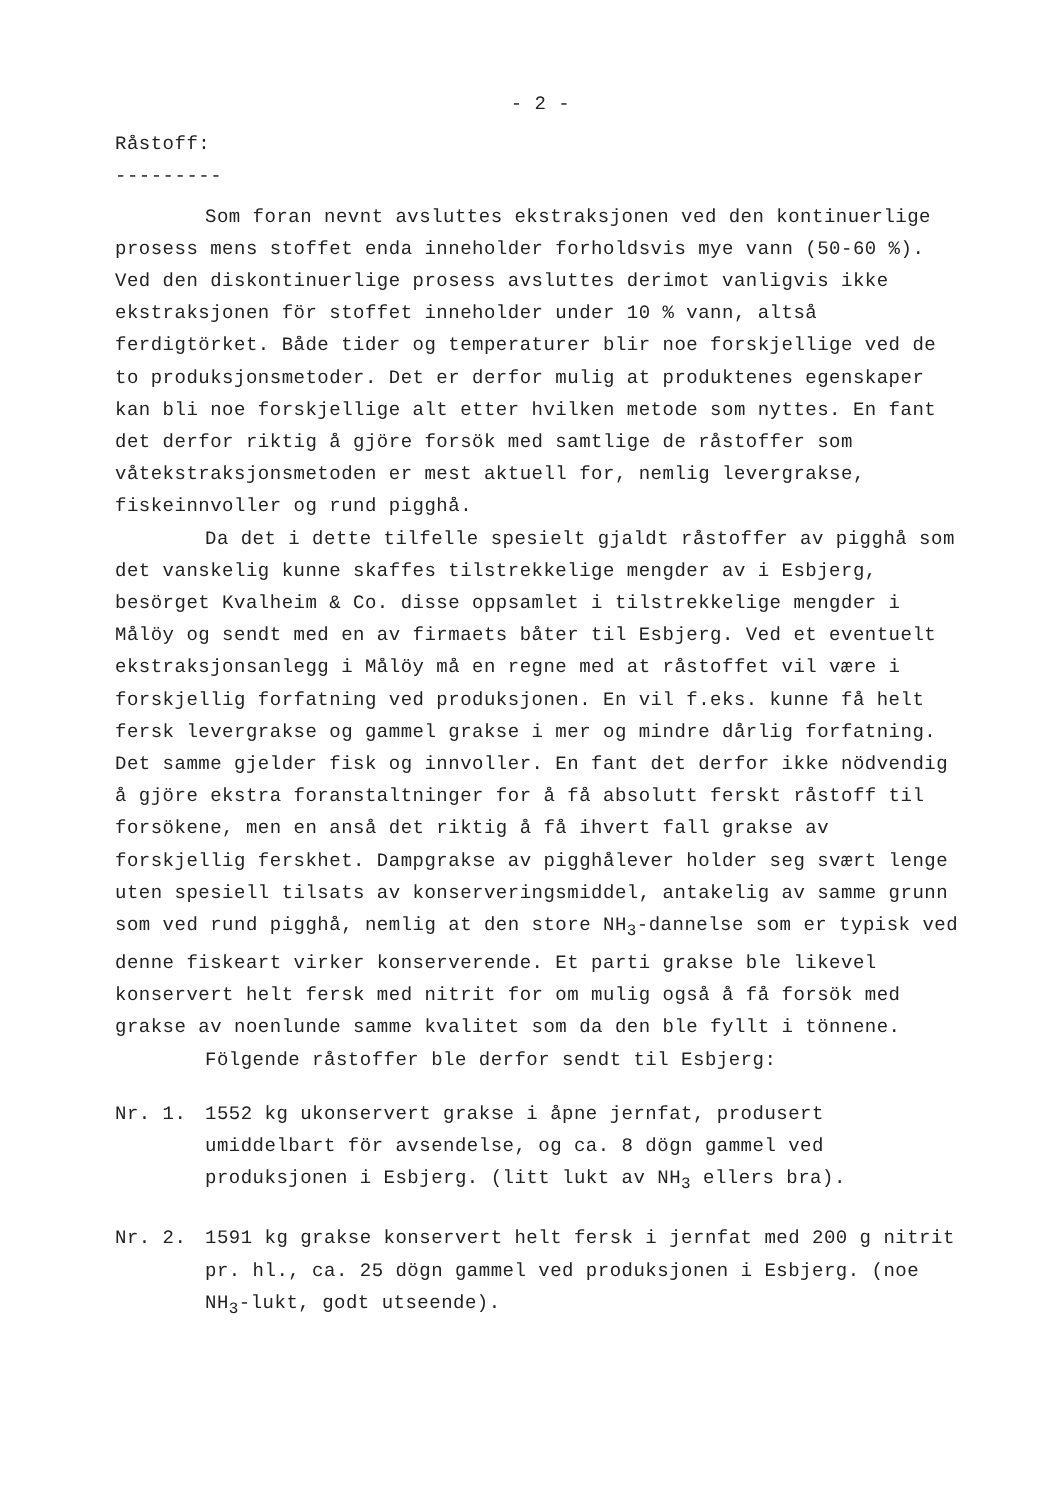- 2 -
Råstoff:
---------
Som foran nevnt avsluttes ekstraksjonen ved den kontinuerlige prosess mens stoffet enda inneholder forholdsvis mye vann (50-60 %). Ved den diskontinuerlige prosess avsluttes derimot vanligvis ikke ekstraksjonen för stoffet inneholder under 10 % vann, altså ferdigtörket. Både tider og temperaturer blir noe forskjellige ved de to produksjonsmetoder. Det er derfor mulig at produktenes egenskaper kan bli noe forskjellige alt etter hvilken metode som nyttes. En fant det derfor riktig å gjöre forsök med samtlige de råstoffer som våtekstraksjonsmetoden er mest aktuell for, nemlig levergrakse, fiskeinnvoller og rund pigghå.
Da det i dette tilfelle spesielt gjaldt råstoffer av pigghå som det vanskelig kunne skaffes tilstrekkelige mengder av i Esbjerg, besörget Kvalheim & Co. disse oppsamlet i tilstrekkelige mengder i Målöy og sendt med en av firmaets båter til Esbjerg. Ved et eventuelt ekstraksjonsanlegg i Målöy må en regne med at råstoffet vil være i forskjellig forfatning ved produksjonen. En vil f.eks. kunne få helt fersk levergrakse og gammel grakse i mer og mindre dårlig forfatning. Det samme gjelder fisk og innvoller. En fant det derfor ikke nödvendig å gjöre ekstra foranstaltninger for å få absolutt ferskt råstoff til forsökene, men en anså det riktig å få ihvert fall grakse av forskjellig ferskhet. Dampgrakse av pigghålever holder seg svært lenge uten spesiell tilsats av konserveringsmiddel, antakelig av samme grunn som ved rund pigghå, nemlig at den store NH<sub>3</sub>-dannelse som er typisk ved denne fiskeart virker konserverende. Et parti grakse ble likevel konservert helt fersk med nitrit for om mulig også å få forsök med grakse av noenlunde samme kvalitet som da den ble fyllt i tönnene.
Fölgende råstoffer ble derfor sendt til Esbjerg:
Nr. 1. 1552 kg ukonservert grakse i åpne jernfat, produsert umiddelbart för avsendelse, og ca. 8 dögn gammel ved produksjonen i Esbjerg. (litt lukt av NH<sub>3</sub> ellers bra).
Nr. 2. 1591 kg grakse konservert helt fersk i jernfat med 200 g nitrit pr. hl., ca. 25 dögn gammel ved produksjonen i Esbjerg. (noe NH<sub>3</sub>-lukt, godt utseende).